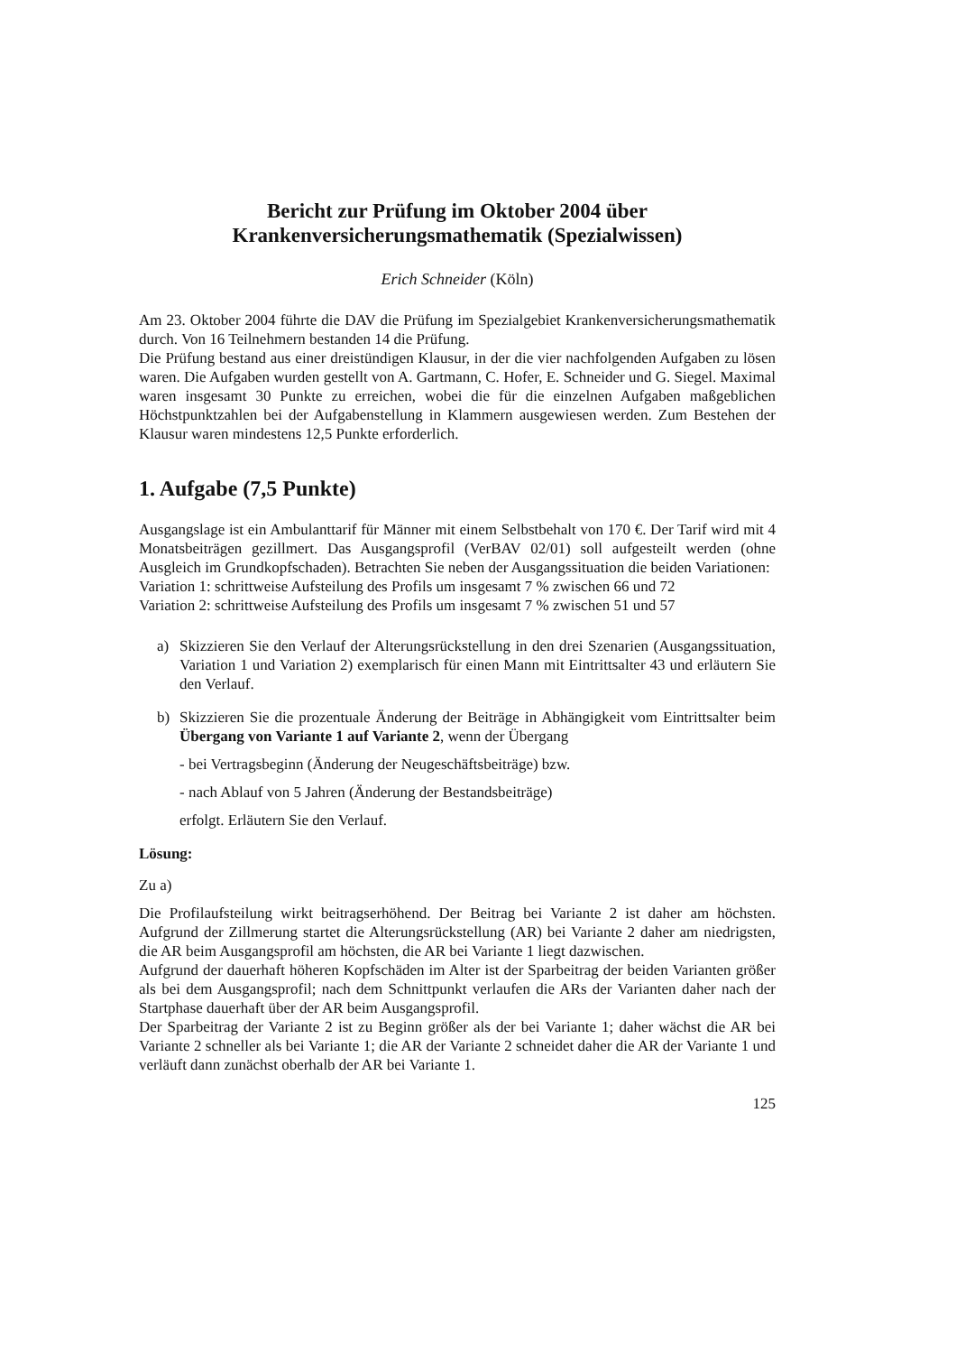Bericht zur Prüfung im Oktober 2004 über
Krankenversicherungsmathematik (Spezialwissen)
Erich Schneider (Köln)
Am 23. Oktober 2004 führte die DAV die Prüfung im Spezialgebiet Krankenversicherungsmathematik durch. Von 16 Teilnehmern bestanden 14 die Prüfung.
Die Prüfung bestand aus einer dreistündigen Klausur, in der die vier nachfolgenden Aufgaben zu lösen waren. Die Aufgaben wurden gestellt von A. Gartmann, C. Hofer, E. Schneider und G. Siegel. Maximal waren insgesamt 30 Punkte zu erreichen, wobei die für die einzelnen Aufgaben maßgeblichen Höchstpunktzahlen bei der Aufgabenstellung in Klammern ausgewiesen werden. Zum Bestehen der Klausur waren mindestens 12,5 Punkte erforderlich.
1. Aufgabe (7,5 Punkte)
Ausgangslage ist ein Ambulanttarif für Männer mit einem Selbstbehalt von 170 €. Der Tarif wird mit 4 Monatsbeiträgen gezillmert. Das Ausgangsprofil (VerBAV 02/01) soll aufgesteilt werden (ohne Ausgleich im Grundkopfschaden). Betrachten Sie neben der Ausgangssituation die beiden Variationen:
Variation 1: schrittweise Aufsteilung des Profils um insgesamt 7 % zwischen 66 und 72
Variation 2: schrittweise Aufsteilung des Profils um insgesamt 7 % zwischen 51 und 57
a) Skizzieren Sie den Verlauf der Alterungsrückstellung in den drei Szenarien (Ausgangssituation, Variation 1 und Variation 2) exemplarisch für einen Mann mit Eintrittsalter 43 und erläutern Sie den Verlauf.
b) Skizzieren Sie die prozentuale Änderung der Beiträge in Abhängigkeit vom Eintrittsalter beim Übergang von Variante 1 auf Variante 2, wenn der Übergang
- bei Vertragsbeginn (Änderung der Neugeschäftsbeiträge) bzw.
- nach Ablauf von 5 Jahren (Änderung der Bestandsbeiträge)
erfolgt. Erläutern Sie den Verlauf.
Lösung:
Zu a)
Die Profilaufsteilung wirkt beitragserhöhend. Der Beitrag bei Variante 2 ist daher am höchsten. Aufgrund der Zillmerung startet die Alterungsrückstellung (AR) bei Variante 2 daher am niedrigsten, die AR beim Ausgangsprofil am höchsten, die AR bei Variante 1 liegt dazwischen.
Aufgrund der dauerhaft höheren Kopfschäden im Alter ist der Sparbeitrag der beiden Varianten größer als bei dem Ausgangsprofil; nach dem Schnittpunkt verlaufen die ARs der Varianten daher nach der Startphase dauerhaft über der AR beim Ausgangsprofil.
Der Sparbeitrag der Variante 2 ist zu Beginn größer als der bei Variante 1; daher wächst die AR bei Variante 2 schneller als bei Variante 1; die AR der Variante 2 schneidet daher die AR der Variante 1 und verläuft dann zunächst oberhalb der AR bei Variante 1.
125